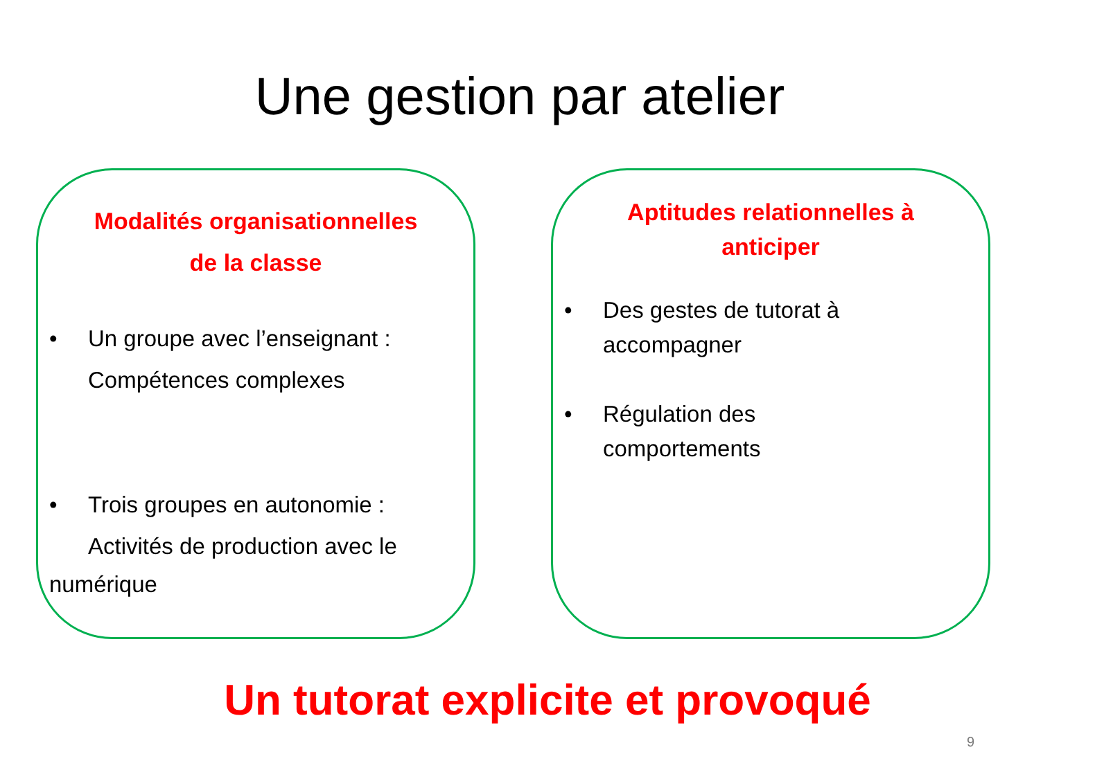Une gestion par atelier
Modalités organisationnelles
de la classe
• Un groupe avec l’enseignant :
Compétences complexes
• Trois groupes en autonomie :
Activités de production avec le
numérique
Aptitudes relationnelles à
anticiper
• Des gestes de tutorat à
accompagner
• Régulation des
comportements
Un tutorat explicite et provoqué
9